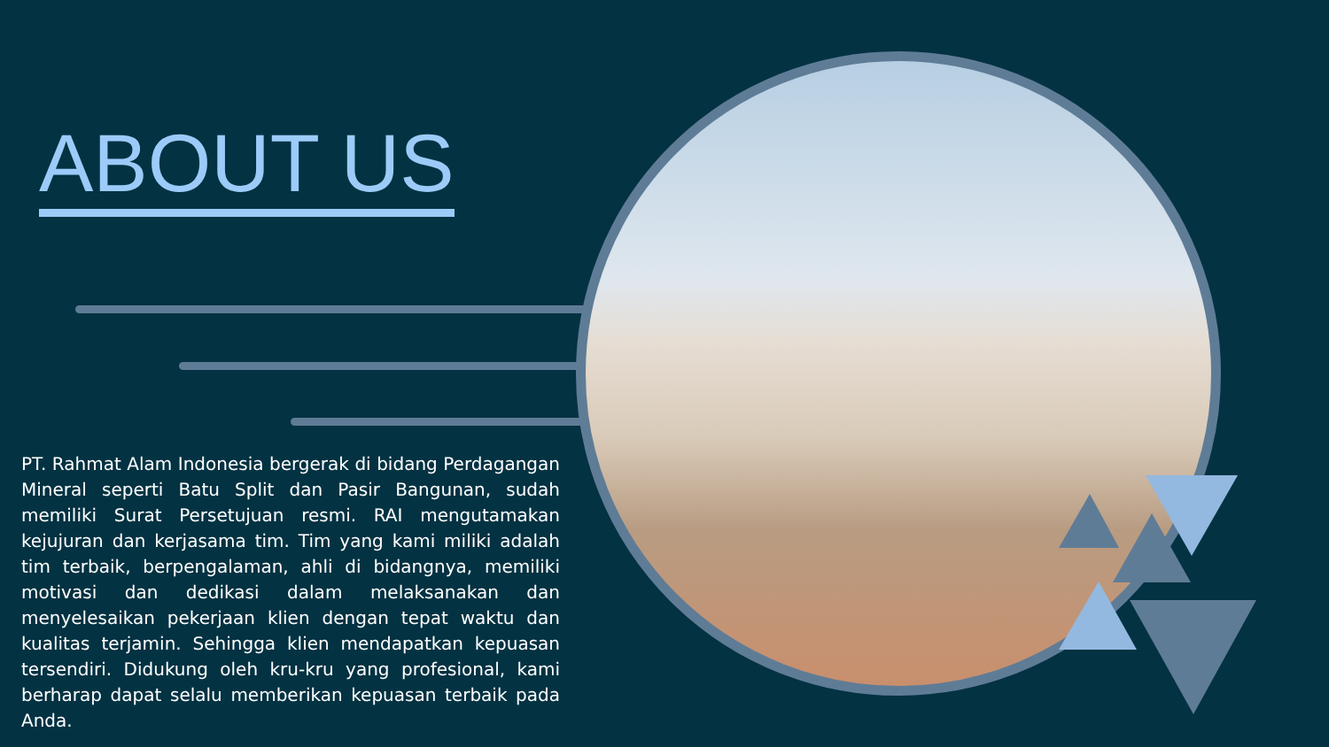ABOUT US
PT. Rahmat Alam Indonesia bergerak di bidang Perdagangan Mineral seperti Batu Split dan Pasir Bangunan, sudah memiliki Surat Persetujuan resmi. RAI mengutamakan kejujuran dan kerjasama tim. Tim yang kami miliki adalah tim terbaik, berpengalaman, ahli di bidangnya, memiliki motivasi dan dedikasi dalam melaksanakan dan menyelesaikan pekerjaan klien dengan tepat waktu dan kualitas terjamin. Sehingga klien mendapatkan kepuasan tersendiri. Didukung oleh kru-kru yang profesional, kami berharap dapat selalu memberikan kepuasan terbaik pada Anda.